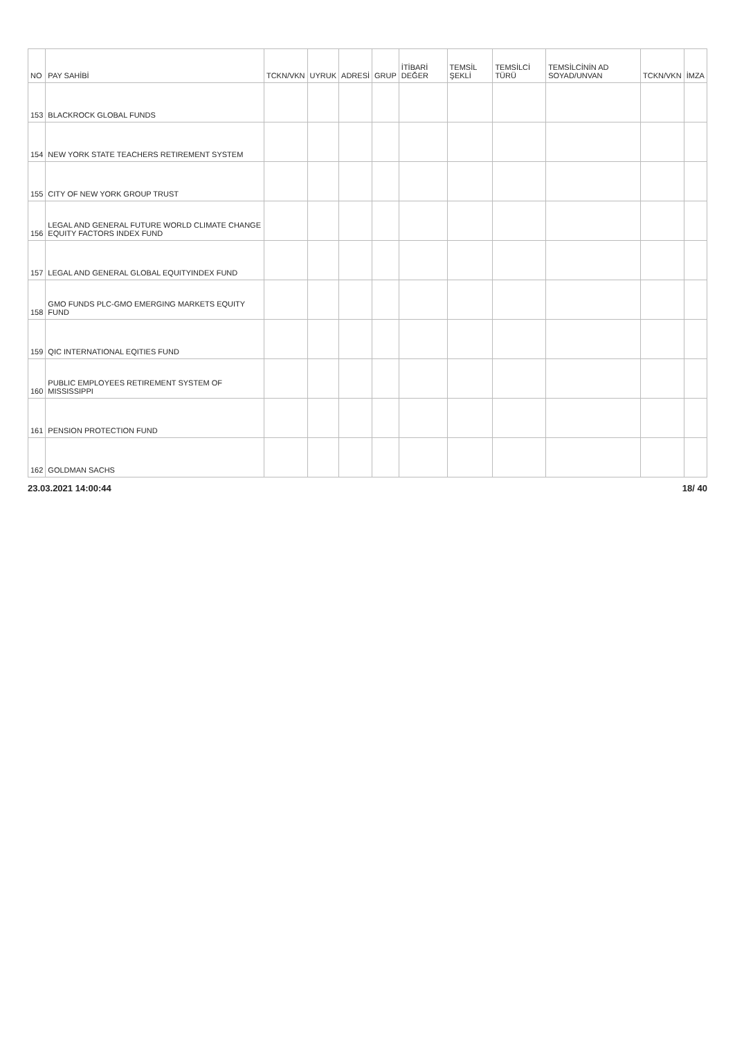| NO | PAY SAHİBİ | TCKN/VKN | UYRUK | ADRESİ | GRUP | İTİBARİ DEĞER | TEMSİL ŞEKLİ | TEMSİLCİ TÜRÜ | TEMSİLCİNİN AD SOYAD/UNVAN | TCKN/VKN | İMZA |
| --- | --- | --- | --- | --- | --- | --- | --- | --- | --- | --- | --- |
| 153 | BLACKROCK GLOBAL FUNDS | | | | | | | | | | |
| 154 | NEW YORK STATE TEACHERS RETIREMENT SYSTEM | | | | | | | | | | |
| 155 | CITY OF NEW YORK GROUP TRUST | | | | | | | | | | |
| 156 | LEGAL AND GENERAL FUTURE WORLD CLIMATE CHANGE EQUITY FACTORS INDEX FUND | | | | | | | | | | |
| 157 | LEGAL AND GENERAL GLOBAL EQUITYINDEX FUND | | | | | | | | | | |
| 158 | GMO FUNDS PLC-GMO EMERGING MARKETS EQUITY FUND | | | | | | | | | | |
| 159 | QIC INTERNATIONAL EQITIES FUND | | | | | | | | | | |
| 160 | PUBLIC EMPLOYEES RETIREMENT SYSTEM OF MISSISSIPPI | | | | | | | | | | |
| 161 | PENSION PROTECTION FUND | | | | | | | | | | |
| 162 | GOLDMAN SACHS | | | | | | | | | | |
23.03.2021 14:00:44 18/ 40